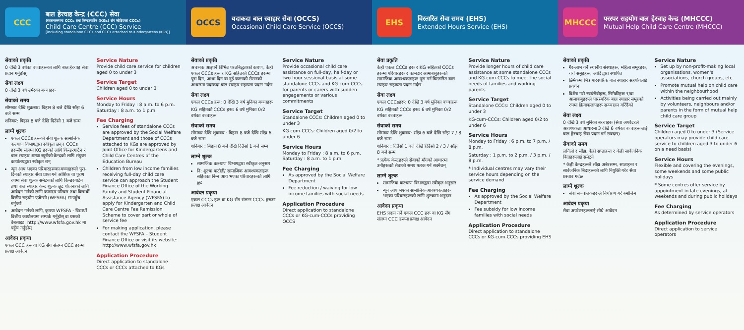CCC
बाल हेरचाह केन्द्र (CCC) सेवा
(स्वतन्त्ररूपमा CCCs तथा किन्डरगार्टेन (KGs) सँग जोडिएका CCCs)
Child Care Centre (CCC) Service
[including standalone CCCs and CCCs attached to Kindergartens (KGs)]
सेवाको प्रकृति
0 देखि 3 वर्षका बच्चाहरूका लागि बाल हेरचाह सेवा प्रदान गर्नुहोस्
सेवा लक्ष्य
0 देखि 3 वर्ष उमेरका बच्चाहरू
सेवाको समय
सोमबार देखि शुक्रबार: बिहान 8 बजे देखि साँझ 6 बजे सम्म
शनिबार: बिहान 8 बजे देखि दिउँसो 1 बजे सम्म
लाग्ने शुल्क
एकल CCCs हरूको सेवा शुल्क सामाजिक कल्याण विभागद्वारा स्वीकृत छन् र CCCs हरूसँग संलग्न KG हरूको लागि किन्डरगार्टेन र बाल स्याहार शाखा ब्यूरोको केन्द्रको लागि संयुक्त कार्यालयद्वारा स्वीकृत छन्
न्यून आय भएका परिवारहरूका बच्चाहरूले पुरा-दिनको स्याहार सेवा प्राप्त गर्न आंशिक वा पूरण रुपमा सेवा शुल्क समेटनको लागि किन्डरगार्टेन तथा बाल स्याहार केन्द्र शुल्क छूट योजनाको लागि आवेदन गर्नको लागि कामदार परिवार तथा विद्यार्थी वित्तीय सहयोग एजेन्सी (WFSFA) मा पहुँच गर्नुपर्छ
आवेदन गर्नको लागि, कृपया WFSFA - विद्यार्थी वित्तीय कार्यालयमा सम्पर्क गर्नुहोस् वा यसको वेबसाइट: http://www.wfsfa.gov.hk मा पहुँच गर्नुहोस्
आवेदन प्रकृया
एकल CCC हरू वा KG सँग संलग्न CCC हरूमा प्रत्यक्ष आवेदन
Service Nature
Provide child care service for children aged 0 to under 3
Service Target
Children aged 0 to under 3
Service Hours
Monday to Friday : 8 a.m. to 6 p.m.
Saturday : 8 a.m. to 1 p.m.
Fee Charging
Service fees of standalone CCCs are approved by the Social Welfare Department and those of CCCs attached to KGs are approved by Joint Office for Kindergartens and Child Care Centres of the Education Bureau
Children from low income families receiving full-day child care service can approach the Student Finance Office of the Working Family and Student Financial Assistance Agency (WFSFA) to apply for Kindergarten and Child Care Centre Fee Remission Scheme to cover part or whole of service fee
For making application, please contact the WFSFA – Student Finance Office or visit its website: http://www.wfsfa.gov.hk
Application Procedure
Direct application to standalone CCCs or CCCs attached to KGs
OCCS
यदाकदा बाल स्याहार सेवा (OCCS)
Occasional Child Care Service (OCCS)
सेवाको प्रकृति
अचानक आइपर्ने विभिन्न परतबिद्धताको कारण, केही एकल CCCs हरू र KG सहितको CCCs हरूमा पूरा दिन, आधा-दिन वा दुई-घण्टाको सेसनको आधारमा यदाकदा बाल स्याहार सहायता प्रदान गर्दछ
सेवा लक्ष्य
एकल CCCs हरू: 0 देखि 3 वर्ष मुनिका बच्चाहरू
KG सहितको CCCs हरू: 6 वर्ष मुनिका 0/2 वर्षका बच्चाहरू
सेवाको समय
सोमबार देखि शुक्रबार : बिहान 8 बजे देखि साँझ 6 बजे सम्म
शनिबार : बिहान 8 बजे देखि दिउँसो 1 बजे सम्म
लाग्ने शुल्क
सामाजिक कल्याण विभागद्वारा स्वीकृत अनुसार
नि: शुल्क कटौती/ सामाजिक आवश्यकताहरू सहितका निम्न आय भएका परिवारहरूको लागि छुट
आवेदन प्रकृया
एकल CCCs हरू वा KG सँग संलग्न CCCs हरूमा प्रत्यक्ष आवेदन
Service Nature
Provide occasional child care assistance on full-day, half-day or two-hour sessional basis at some standalone CCCs and KG-cum-CCCs for parents or carers with sudden engagements or various commitments
Service Target
Standalone CCCs: Children aged 0 to under 3
KG-cum-CCCs: Children aged 0/2 to under 6
Service Hours
Monday to Friday : 8 a.m. to 6 p.m.
Saturday : 8 a.m. to 1 p.m.
Fee Charging
As approved by the Social Welfare Department
Fee reduction / waiving for low income families with social needs
Application Procedure
Direct application to standalone CCCs or KG-cum-CCCs providing OCCS
EHS
विस्तारित सेवा समय (EHS)
Extended Hours Service (EHS)
सेवा प्रकृति
केही एकल CCCs हरू र KG सहितको CCCs हरूमा परिवारहरू र कामदार आमाबाबुहरूको सामाजिक आवश्यकताहरू पूरा गर्न बिस्तारित बाल स्याहार सहायता प्रदान गर्दछ
सेवा लक्ष्य
एकल CCCsहरू: 0 देखि 3 वर्ष मुनिका बच्चाहरू
KG सहितको CCCs हरू: 6 वर्ष मुनिका 0/2 वर्षका बच्चाहरू
सेवाको समय
सोमबार देखि शुक्रबार: साँझ 6 बजे देखि साँझ 7 / 8 बजे सम्म
शनिबार : दिउँसो 1 बजे देखि दिउँसो 2 / 3 / साँझ 8 बजे सम्म
* प्रत्येक केन्द्रहरूले सेवाको माँगको आधारमा उनीहरूको सेवाको समय फरक गर्न सक्नेछन्
लाग्ने शुल्क
सामाजिक कल्याण विभागद्वारा स्वीकृत अनुसार
न्यून आय भएका सामाजिक आवश्यकताहरू भएका परिवारहरूको लागि शुल्कमा अनुदान
आवेदन प्रकृया
EHS प्रदान गर्ने एकल CCC हरू वा KG सँग संलग्न CCC हरूमा प्रत्यक्ष आवेदन
Service Nature
Provide longer hours of child care assistance at some standalone CCCs and KG-cum-CCCs to meet the social needs of families and working parents
Service Target
Standalone CCCs: Children aged 0 to under 3
KG-cum-CCCs: Children aged 0/2 to under 6
Service Hours
Monday to Friday : 6 p.m. to 7 p.m. / 8 p.m.
Saturday : 1 p.m. to 2 p.m. / 3 p.m. / 8 p.m.
* Individual centres may vary their service hours depending on the service demand
Fee Charging
As approved by the Social Welfare Department
Fee subsidy for low income families with social needs
Application Procedure
Direct application to standalone CCCs or KG-cum-CCCs providing EHS
MHCCC
परस्पर सहयोग बाल हेरचाह केन्द्र (MHCCC)
Mutual Help Child Care Centre (MHCCC)
सेवाको प्रकृति
गैर-लाभ गर्ने स्थानीय संस्थाहरू, महिला समूहहरू, चर्च समूहहरू, आदि द्वारा स्थापित
छिमेकमा भित्र पारस्परिक बाल स्याहार सहयोगलाई प्रवर्धन
विशेष गरी स्वयंसेवीहरू, छिमेकीहरू र/वा आमाबाबुहरूले पारस्परिक बाल स्याहार समूहको रुपमा क्रियाकलापहरू सञ्चालन गरिँदैको
सेवा लक्ष्य
0 देखि 3 वर्ष मुनिका बच्चाहरू (सेवा अपरेटरले आवश्यकता आधारमा 3 देखि 6 वर्षका बच्चाहरू लाई बाल हेरचाह सेवा प्रदान गर्न सक्दछ)
सेवाको समय
लचिलो र साँझ, केही सप्ताहन्त र केही सार्वजनिक बिदाहरूलाई समेट्ने
* केही केन्द्रहरूले साँझ अबेरसम्म, सप्ताहन्त र सार्वजनिक बिदाहरूको लागि नियुक्ति गरेर सेवा प्रस्ताव गर्दछ
लाग्ने शुल्क
सेवा सञ्चालकहरूले निर्धारण गरे बमोजिम
आवेदन प्रकृया
सेवा अपरेटरहरूलाई सीधै आवेदन
Service Nature
Set up by non-profit-making local organisations, women's associations, church groups, etc.
Promote mutual help on child care within the neighbourhood
Activities being carried out mainly by volunteers, neighbours and/or parents in the form of mutual help child care group
Service Target
Children aged 0 to under 3 (Service operators may provide child care service to children aged 3 to under 6 on a need basis)
Service Hours
Flexible and covering the evenings, some weekends and some public holidays
* Some centres offer service by appointment in late evenings, at weekends and during public holidays
Fee Charging
As determined by service operators
Application Procedure
Direct application to service operators